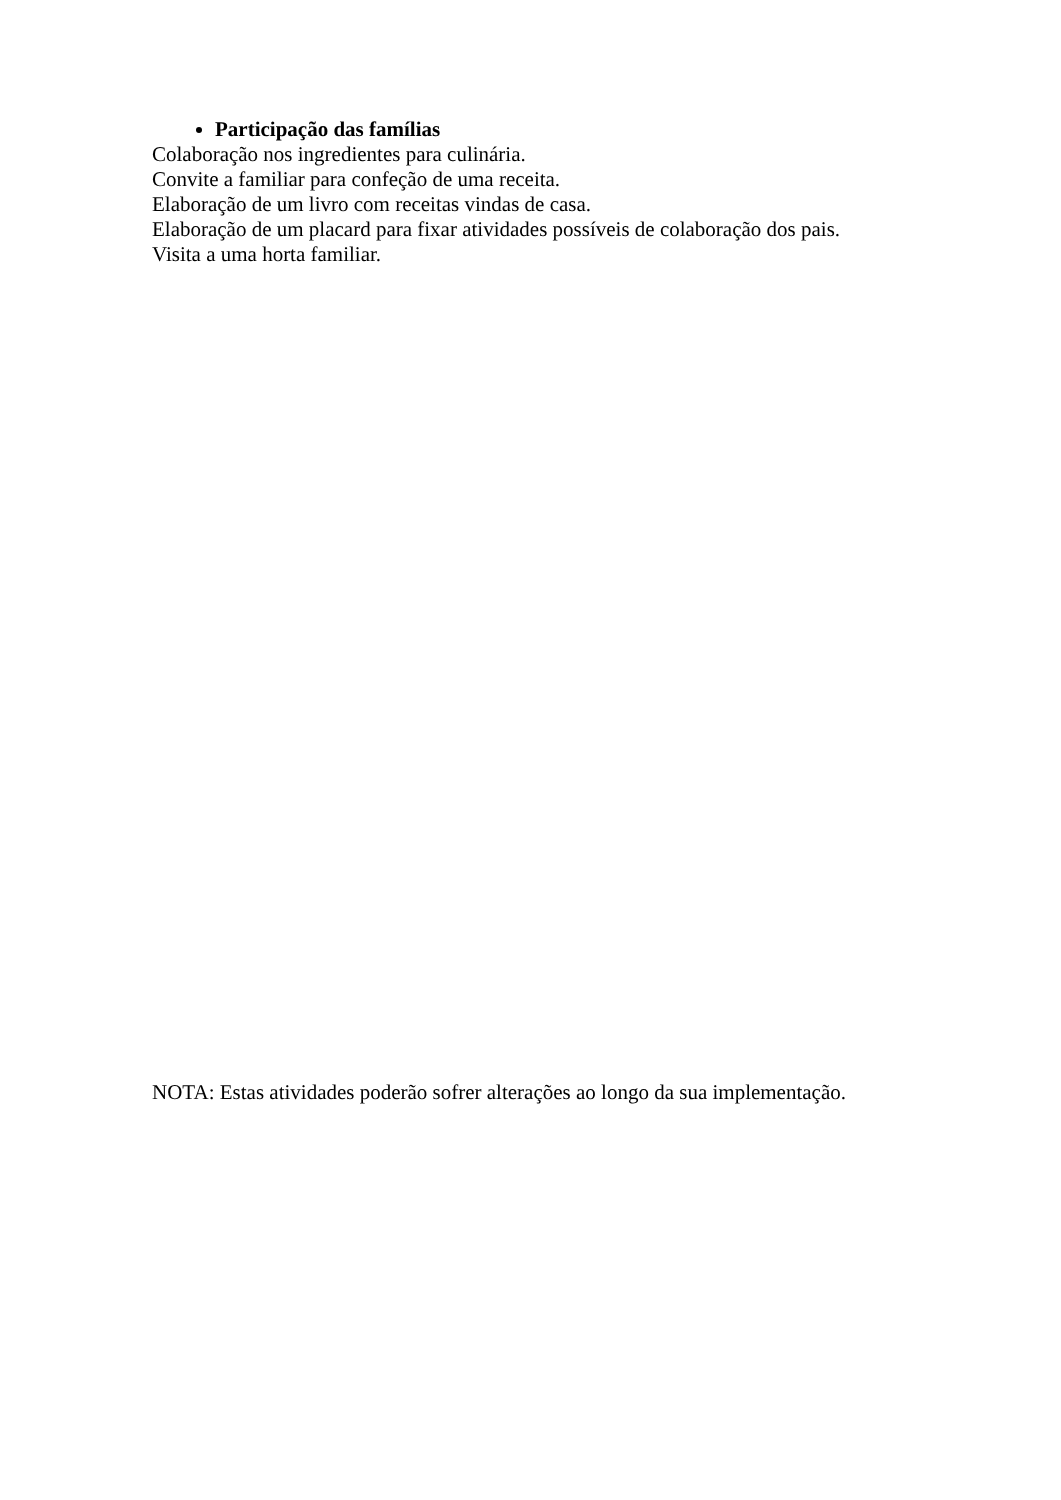Participação das famílias
Colaboração nos ingredientes para culinária.
Convite a familiar para confeção de uma receita.
Elaboração de um livro com receitas vindas de casa.
Elaboração de um placard para fixar atividades possíveis de colaboração dos pais.
Visita a uma horta familiar.
NOTA: Estas atividades poderão sofrer alterações ao longo da sua implementação.